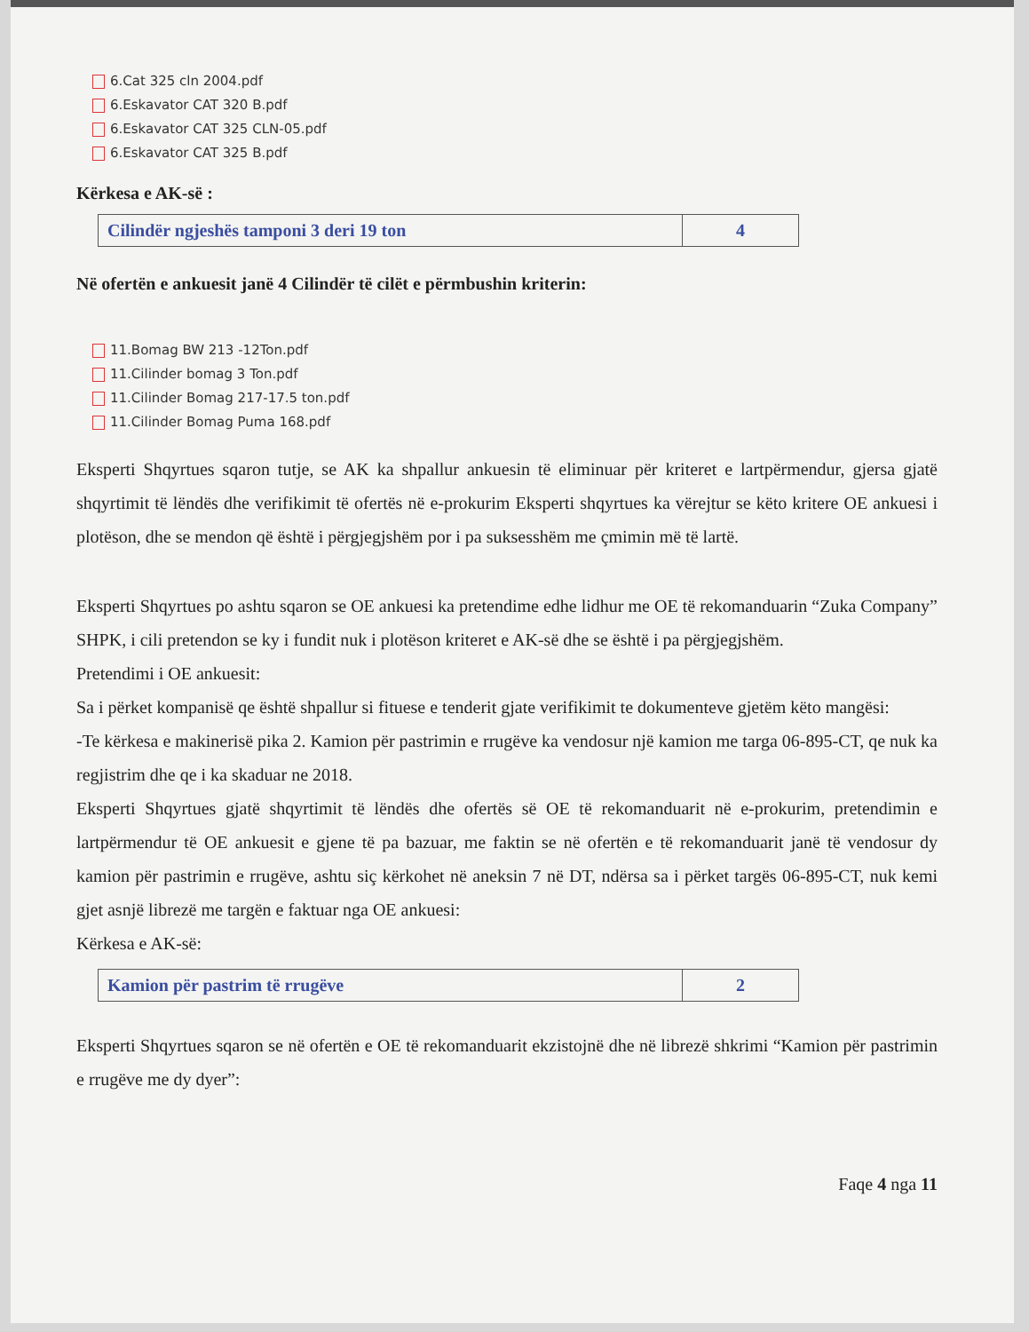6.Cat 325 cln 2004.pdf
6.Eskavator CAT 320 B.pdf
6.Eskavator CAT 325 CLN-05.pdf
6.Eskavator CAT 325 B.pdf
Kërkesa e AK-së :
| Cilindër ngjeshës tamponi 3 deri 19 ton | 4 |
Në ofertën e ankuesit janë 4 Cilindër të cilët e përmbushin kriterin:
11.Bomag BW 213 -12Ton.pdf
11.Cilinder bomag 3 Ton.pdf
11.Cilinder Bomag 217-17.5 ton.pdf
11.Cilinder Bomag Puma 168.pdf
Eksperti Shqyrtues sqaron tutje, se AK ka shpallur ankuesin të eliminuar për kriteret e lartpërmendur, gjersa gjatë shqyrtimit të lëndës dhe verifikimit të ofertës në e-prokurim Eksperti shqyrtues ka vërejtur se këto kritere OE ankuesi i plotëson, dhe se mendon që është i përgjegjshëm por i pa suksesshëm me çmimin më të lartë.
Eksperti Shqyrtues po ashtu sqaron se OE ankuesi ka pretendime edhe lidhur me OE të rekomanduarin “Zuka Company” SHPK, i cili pretendon se ky i fundit nuk i plotëson kriteret e AK-së dhe se është i pa përgjegjshëm.
Pretendimi i OE ankuesit:
Sa i përket kompanisë qe është shpallur si fituese e tenderit gjate verifikimit te dokumenteve gjetëm këto mangësi:
-Te kërkesa e makinerisë pika 2. Kamion për pastrimin e rrugëve ka vendosur një kamion me targa 06-895-CT, qe nuk ka regjistrim dhe qe i ka skaduar ne 2018.
Eksperti Shqyrtues gjatë shqyrtimit të lëndës dhe ofertës së OE të rekomanduarit në e-prokurim, pretendimin e lartpërmendur të OE ankuesit e gjene të pa bazuar, me faktin se në ofertën e të rekomanduarit janë të vendosur dy kamion për pastrimin e rrugëve, ashtu siç kërkohet në aneksin 7 në DT, ndërsa sa i përket targës 06-895-CT, nuk kemi gjet asnjë librezë me targën e faktuar nga OE ankuesi:
Kërkesa e AK-së:
| Kamion për pastrim të rrugëve | 2 |
Eksperti Shqyrtues sqaron se në ofertën e OE të rekomanduarit ekzistojnë dhe në librezë shkrimi “Kamion për pastrimin e rrugëve me dy dyer”:
Faqe 4 nga 11